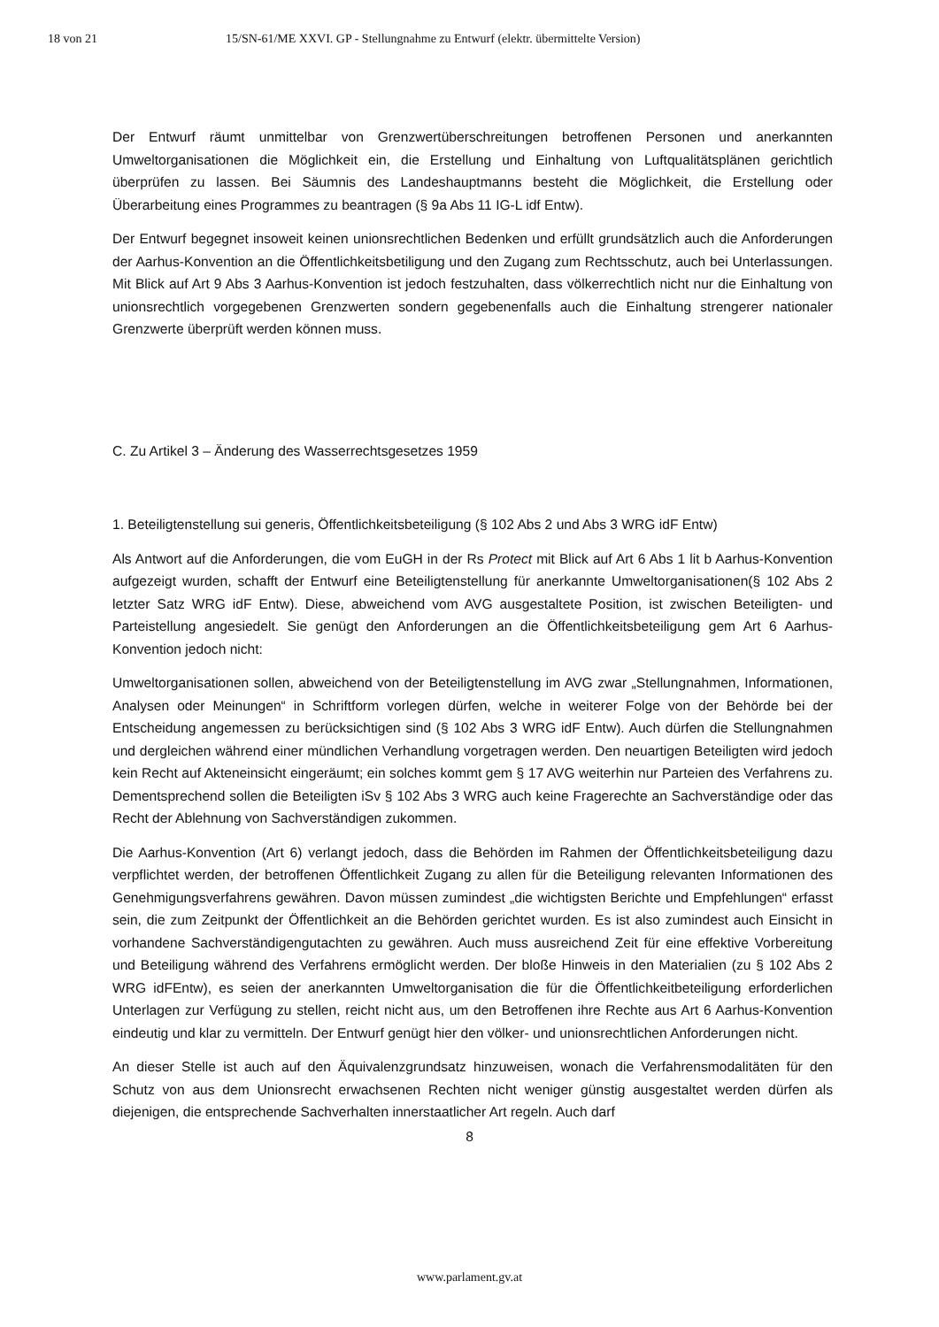18 von 21 15/SN-61/ME XXVI. GP - Stellungnahme zu Entwurf (elektr. übermittelte Version)
Der Entwurf räumt unmittelbar von Grenzwertüberschreitungen betroffenen Personen und anerkannten Umweltorganisationen die Möglichkeit ein, die Erstellung und Einhaltung von Luftqualitätsplänen gerichtlich überprüfen zu lassen. Bei Säumnis des Landeshauptmanns besteht die Möglichkeit, die Erstellung oder Überarbeitung eines Programmes zu beantragen (§ 9a Abs 11 IG-L idf Entw).
Der Entwurf begegnet insoweit keinen unionsrechtlichen Bedenken und erfüllt grundsätzlich auch die Anforderungen der Aarhus-Konvention an die Öffentlichkeitsbetiligung und den Zugang zum Rechtsschutz, auch bei Unterlassungen. Mit Blick auf Art 9 Abs 3 Aarhus-Konvention ist jedoch festzuhalten, dass völkerrechtlich nicht nur die Einhaltung von unionsrechtlich vorgegebenen Grenzwerten sondern gegebenenfalls auch die Einhaltung strengerer nationaler Grenzwerte überprüft werden können muss.
C. Zu Artikel 3 – Änderung des Wasserrechtsgesetzes 1959
1. Beteiligtenstellung sui generis, Öffentlichkeitsbeteiligung (§ 102 Abs 2 und Abs 3 WRG idF Entw)
Als Antwort auf die Anforderungen, die vom EuGH in der Rs Protect mit Blick auf Art 6 Abs 1 lit b Aarhus-Konvention aufgezeigt wurden, schafft der Entwurf eine Beteiligtenstellung für anerkannte Umweltorganisationen(§ 102 Abs 2 letzter Satz WRG idF Entw). Diese, abweichend vom AVG ausgestaltete Position, ist zwischen Beteiligten- und Parteistellung angesiedelt. Sie genügt den Anforderungen an die Öffentlichkeitsbeteiligung gem Art 6 Aarhus-Konvention jedoch nicht:
Umweltorganisationen sollen, abweichend von der Beteiligtenstellung im AVG zwar „Stellungnahmen, Informationen, Analysen oder Meinungen“ in Schriftform vorlegen dürfen, welche in weiterer Folge von der Behörde bei der Entscheidung angemessen zu berücksichtigen sind (§ 102 Abs 3 WRG idF Entw). Auch dürfen die Stellungnahmen und dergleichen während einer mündlichen Verhandlung vorgetragen werden. Den neuartigen Beteiligten wird jedoch kein Recht auf Akteneinsicht eingeräumt; ein solches kommt gem § 17 AVG weiterhin nur Parteien des Verfahrens zu. Dementsprechend sollen die Beteiligten iSv § 102 Abs 3 WRG auch keine Fragerechte an Sachverständige oder das Recht der Ablehnung von Sachverständigen zukommen.
Die Aarhus-Konvention (Art 6) verlangt jedoch, dass die Behörden im Rahmen der Öffentlichkeitsbeteiligung dazu verpflichtet werden, der betroffenen Öffentlichkeit Zugang zu allen für die Beteiligung relevanten Informationen des Genehmigungsverfahrens gewähren. Davon müssen zumindest „die wichtigsten Berichte und Empfehlungen“ erfasst sein, die zum Zeitpunkt der Öffentlichkeit an die Behörden gerichtet wurden. Es ist also zumindest auch Einsicht in vorhandene Sachverständigengutachten zu gewähren. Auch muss ausreichend Zeit für eine effektive Vorbereitung und Beteiligung während des Verfahrens ermöglicht werden. Der bloße Hinweis in den Materialien (zu § 102 Abs 2 WRG idFEntw), es seien der anerkannten Umweltorganisation die für die Öffentlichkeitbeteiligung erforderlichen Unterlagen zur Verfügung zu stellen, reicht nicht aus, um den Betroffenen ihre Rechte aus Art 6 Aarhus-Konvention eindeutig und klar zu vermitteln. Der Entwurf genügt hier den völker- und unionsrechtlichen Anforderungen nicht.
An dieser Stelle ist auch auf den Äquivalenzgrundsatz hinzuweisen, wonach die Verfahrensmodalitäten für den Schutz von aus dem Unionsrecht erwachsenen Rechten nicht weniger günstig ausgestaltet werden dürfen als diejenigen, die entsprechende Sachverhalten innerstaatlicher Art regeln. Auch darf
8
www.parlament.gv.at